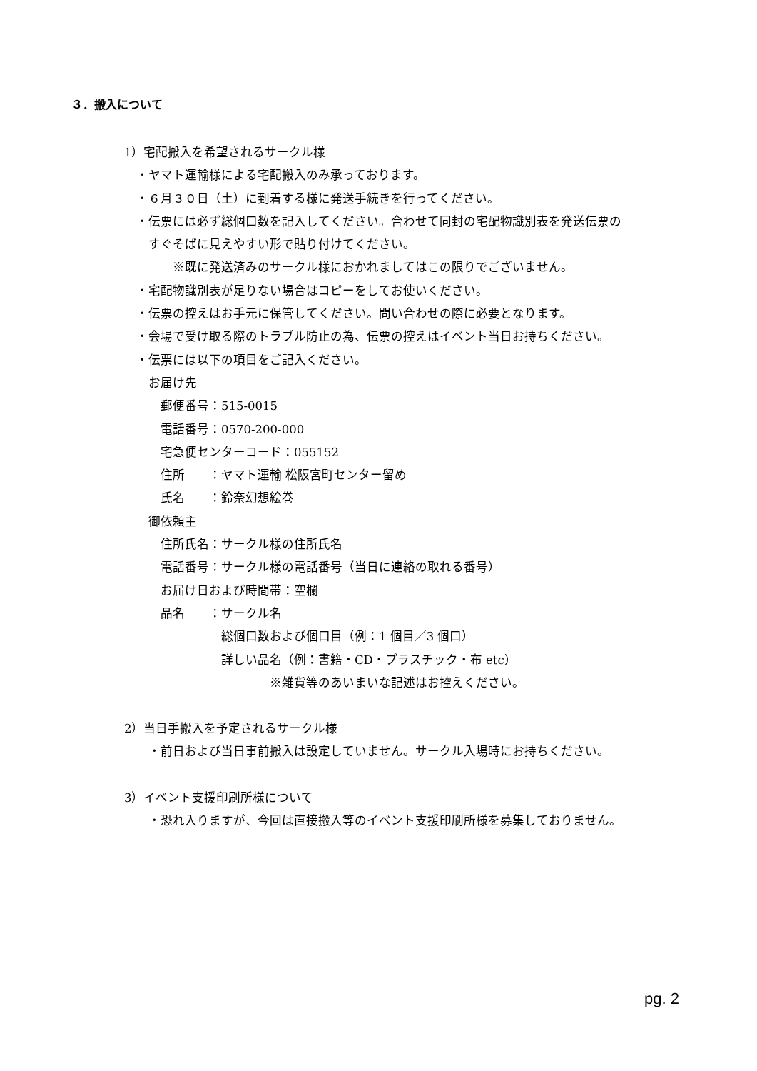３．搬入について
1）宅配搬入を希望されるサークル様
　・ヤマト運輸様による宅配搬入のみ承っております。
　・６月３０日（土）に到着する様に発送手続きを行ってください。
　・伝票には必ず総個口数を記入してください。合わせて同封の宅配物識別表を発送伝票の
　　すぐそばに見えやすい形で貼り付けてください。
　　　　※既に発送済みのサークル様におかれましてはこの限りでございません。
　・宅配物識別表が足りない場合はコピーをしてお使いください。
　・伝票の控えはお手元に保管してください。問い合わせの際に必要となります。
　・会場で受け取る際のトラブル防止の為、伝票の控えはイベント当日お持ちください。
　・伝票には以下の項目をご記入ください。
　　お届け先
　　　郵便番号：515-0015
　　　電話番号：0570-200-000
　　　宅急便センターコード：055152
　　　住所　　：ヤマト運輸 松阪宮町センター留め
　　　氏名　　：鈴奈幻想絵巻
　　御依頼主
　　　住所氏名：サークル様の住所氏名
　　　電話番号：サークル様の電話番号（当日に連絡の取れる番号）
　　　お届け日および時間帯：空欄
　　　品名　　：サークル名
　　　　　　　　総個口数および個口目（例：1 個目／3 個口）
　　　　　　　　詳しい品名（例：書籍・CD・プラスチック・布 etc）
　　　　　　　　　　　　※雑貨等のあいまいな記述はお控えください。
2）当日手搬入を予定されるサークル様
　　・前日および当日事前搬入は設定していません。サークル入場時にお持ちください。
3）イベント支援印刷所様について
　　・恐れ入りますが、今回は直接搬入等のイベント支援印刷所様を募集しておりません。
pg. 2